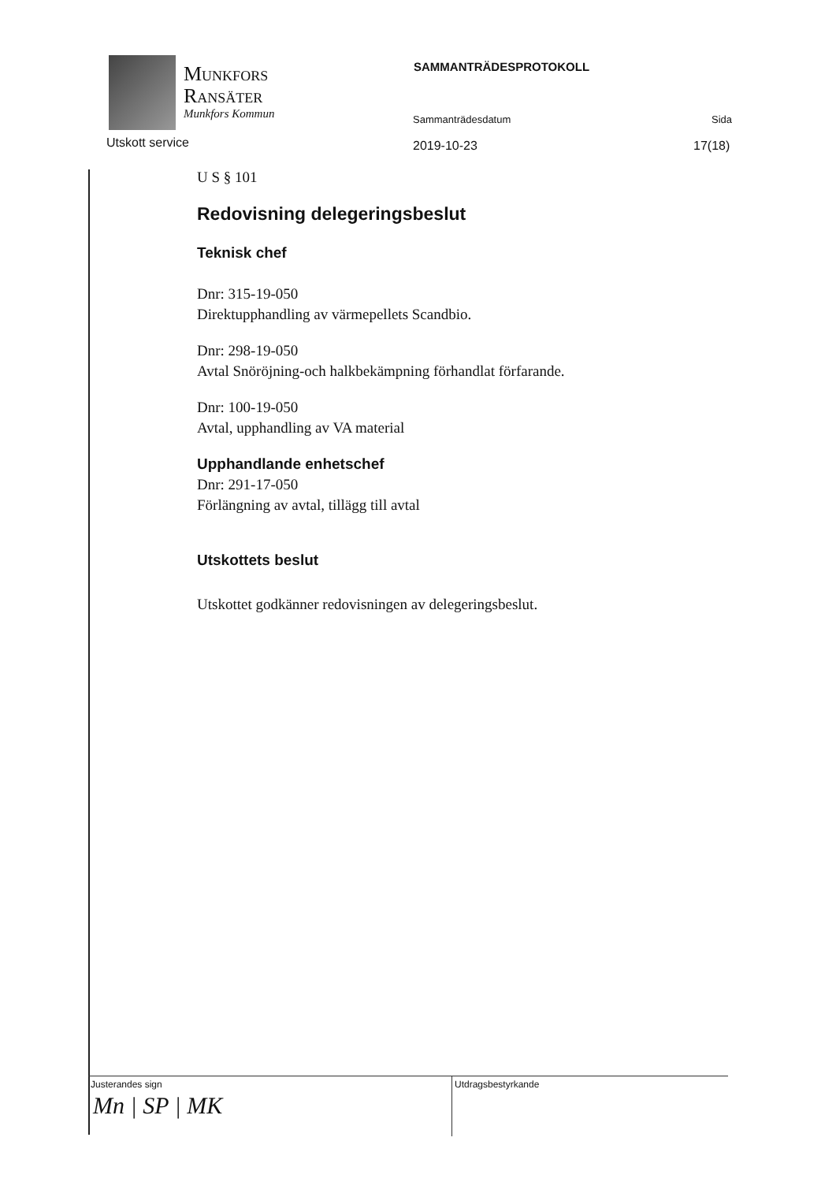Munkfors
Ransäter
Munkfors Kommun
Utskott service
SAMMANTRÄDESPROTOKOLL
Sammanträdesdatum Sida
2019-10-23 17(18)
U S § 101
Redovisning delegeringsbeslut
Teknisk chef
Dnr: 315-19-050
Direktupphandling av värmepellets Scandbio.
Dnr: 298-19-050
Avtal Snöröjning-och halkbekämpning förhandlat förfarande.
Dnr: 100-19-050
Avtal, upphandling av VA material
Upphandlande enhetschef
Dnr: 291-17-050
Förlängning av avtal, tillägg till avtal
Utskottets beslut
Utskottet godkänner redovisningen av delegeringsbeslut.
Justerandes sign
Mn | SP | MK
Utdragsbestyrkande